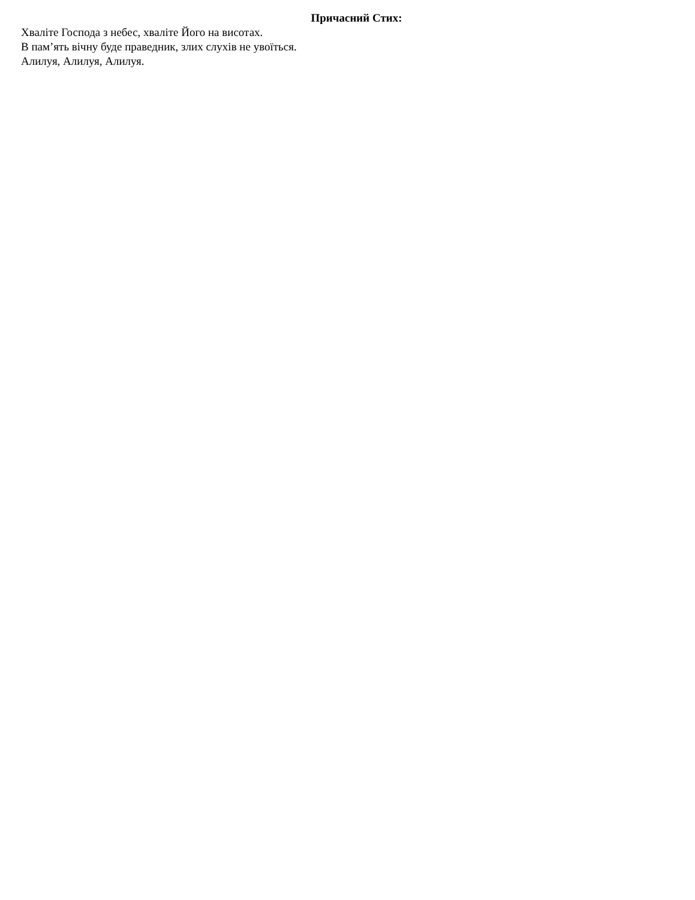Причасний Стих:
Хваліте Господа з небес, хваліте Його на висотах.
В пам’ять вічну буде праведник, злих слухів не увоїться.
Алилуя, Алилуя, Алилуя.